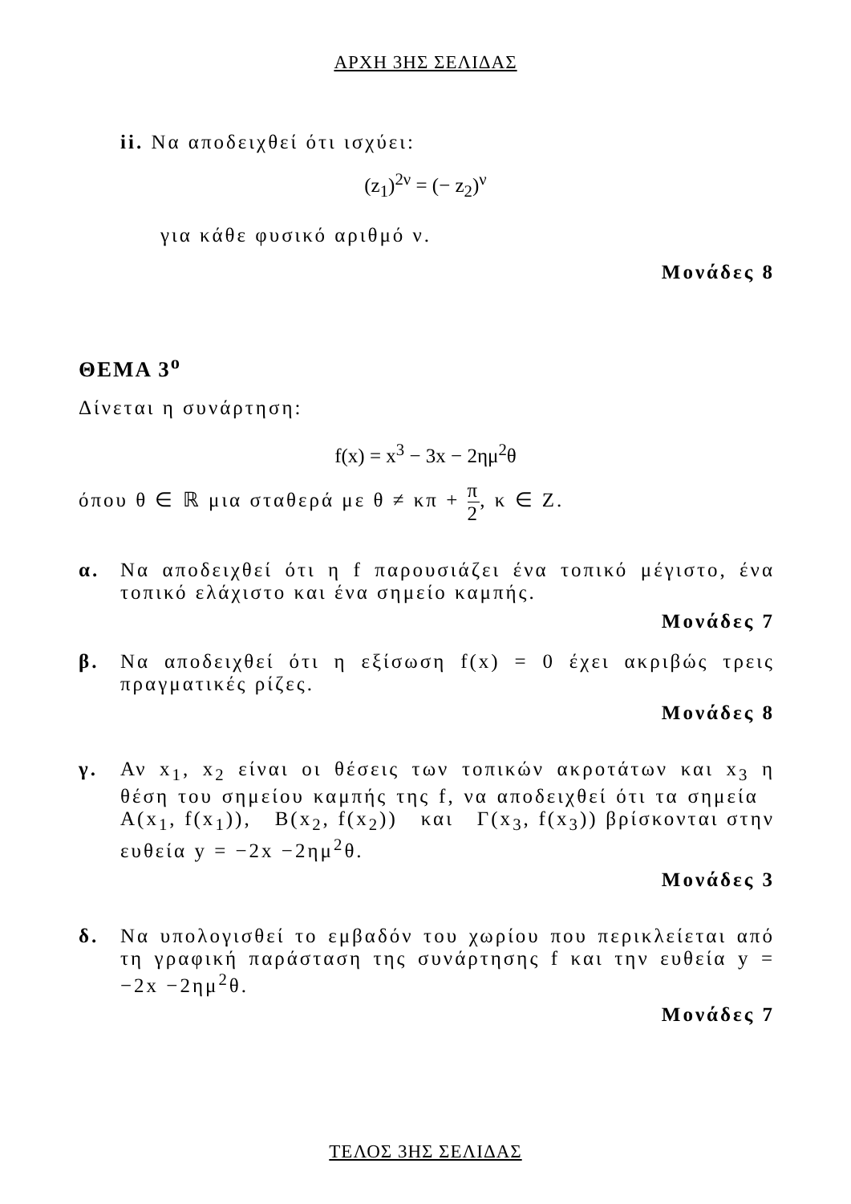ΑΡΧΗ 3ΗΣ ΣΕΛΙΔΑΣ
ii. Να αποδειχθεί ότι ισχύει:
(z<sub>1</sub>)<sup>2ν</sup> = (− z<sub>2</sub>)<sup>ν</sup>
για κάθε φυσικό αριθμό ν.
Μονάδες 8
ΘΕΜΑ 3<sup>ο</sup>
Δίνεται η συνάρτηση:
f(x) = x<sup>3</sup> − 3x − 2ημ<sup>2</sup>θ
όπου θ ∈ ℝ μια σταθερά με θ ≠ κπ + π 2, κ ∈ Ζ.
α. Να αποδειχθεί ότι η f παρουσιάζει ένα τοπικό μέγιστο, ένα τοπικό ελάχιστο και ένα σημείο καμπής.
Μονάδες 7
β. Να αποδειχθεί ότι η εξίσωση f(x) = 0 έχει ακριβώς τρεις πραγματικές ρίζες.
Μονάδες 8
γ. Αν x<sub>1</sub>, x<sub>2</sub> είναι οι θέσεις των τοπικών ακροτάτων και x<sub>3</sub> η θέση του σημείου καμπής της f, να αποδειχθεί ότι τα σημεία Α(x<sub>1</sub>, f(x<sub>1</sub>)), Β(x<sub>2</sub>, f(x<sub>2</sub>)) και Γ(x<sub>3</sub>, f(x<sub>3</sub>)) βρίσκονται στην ευθεία y = −2x −2ημ<sup>2</sup>θ.
Μονάδες 3
δ. Να υπολογισθεί το εμβαδόν του χωρίου που περικλείεται από τη γραφική παράσταση της συνάρτησης f και την ευθεία y = −2x −2ημ<sup>2</sup>θ.
Μονάδες 7
ΤΕΛΟΣ 3ΗΣ ΣΕΛΙΔΑΣ